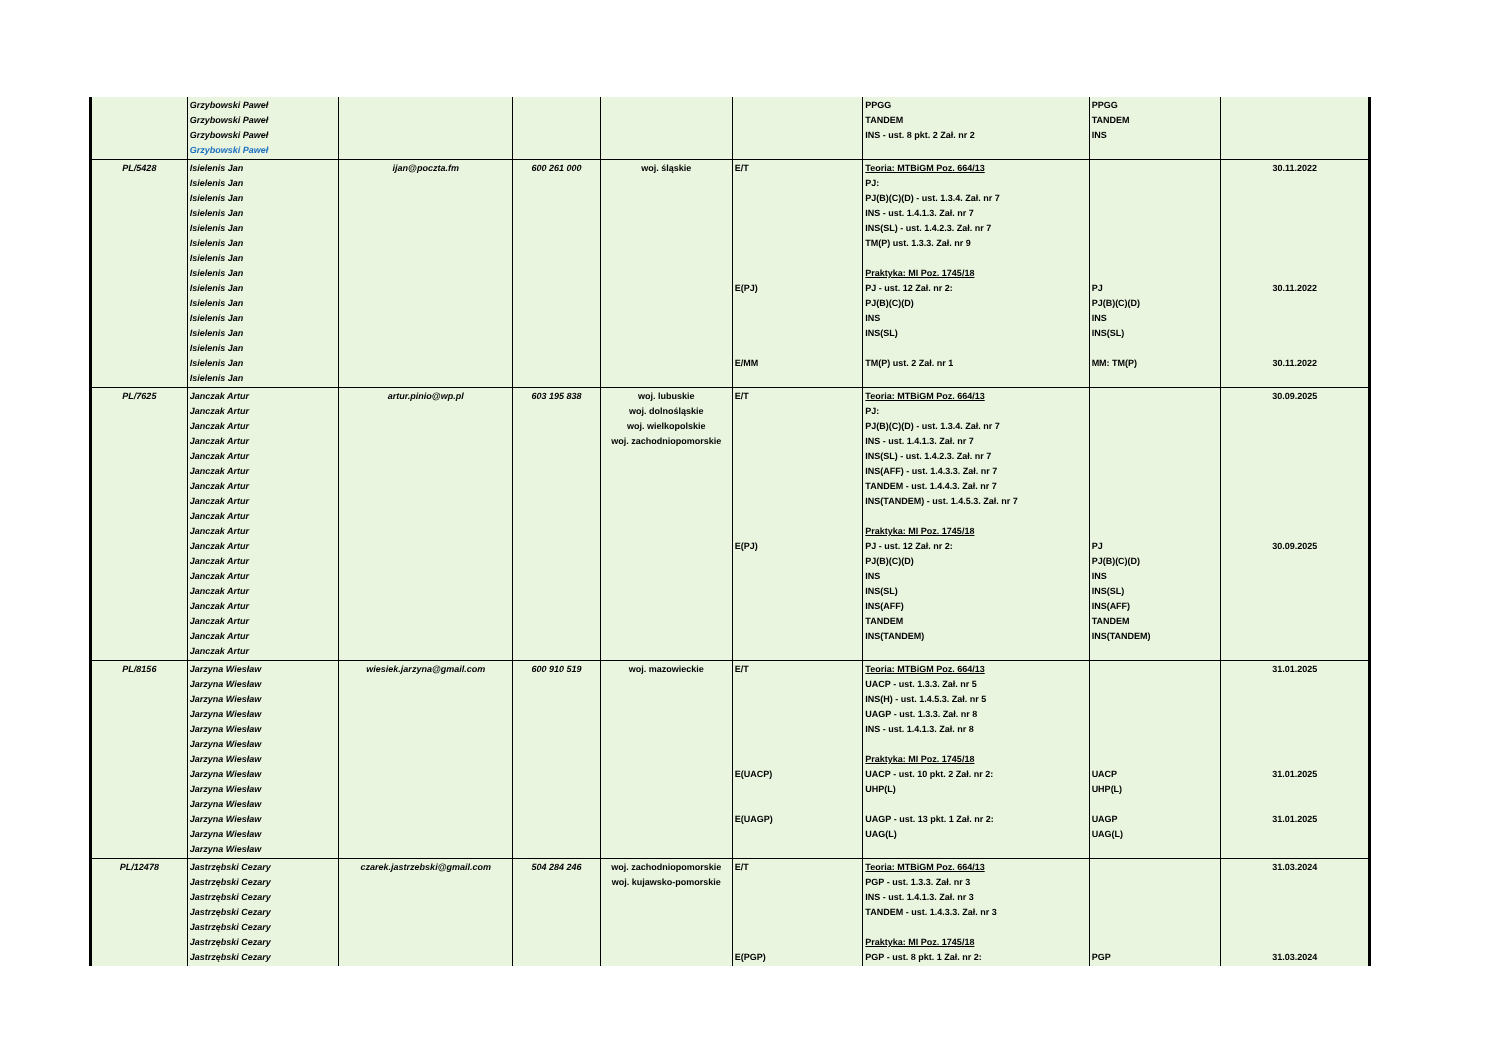| | Grzybowski Paweł Grzybowski Paweł Grzybowski Paweł Grzybowski Paweł | | | | | PPGG TANDEM INS - ust. 8 pkt. 2 Zał. nr 2 | PPGG TANDEM INS | |
| PL/5428 | Isielenis Jan Isielenis Jan Isielenis Jan Isielenis Jan Isielenis Jan Isielenis Jan Isielenis Jan Isielenis Jan Isielenis Jan Isielenis Jan Isielenis Jan Isielenis Jan Isielenis Jan Isielenis Jan Isielenis Jan | ijan@poczta.fm | 600 261 000 | woj. śląskie | E/T E(PJ) E/MM | Teoria: MTBiGM Poz. 664/13 PJ: PJ(B)(C)(D) - ust. 1.3.4. Zał. nr 7 INS - ust. 1.4.1.3. Zał. nr 7 INS(SL) - ust. 1.4.2.3. Zał. nr 7 TM(P) ust. 1.3.3. Zał. nr 9 Praktyka: MI Poz. 1745/18 PJ - ust. 12 Zał. nr 2: PJ(B)(C)(D) INS INS(SL) TM(P) ust. 2 Zał. nr 1 | PJ PJ(B)(C)(D) INS INS(SL) MM: TM(P) | 30.11.2022 30.11.2022 30.11.2022 |
| PL/7625 | Janczak Artur Janczak Artur Janczak Artur Janczak Artur Janczak Artur Janczak Artur Janczak Artur Janczak Artur Janczak Artur Janczak Artur Janczak Artur Janczak Artur Janczak Artur Janczak Artur Janczak Artur Janczak Artur Janczak Artur Janczak Artur | artur.pinio@wp.pl | 603 195 838 | woj. lubuskie woj. dolnośląskie woj. wielkopolskie woj. zachodniopomorskie | E/T E(PJ) | Teoria: MTBiGM Poz. 664/13 PJ: PJ(B)(C)(D) - ust. 1.3.4. Zał. nr 7 INS - ust. 1.4.1.3. Zał. nr 7 INS(SL) - ust. 1.4.2.3. Zał. nr 7 INS(AFF) - ust. 1.4.3.3. Zał. nr 7 TANDEM - ust. 1.4.4.3. Zał. nr 7 INS(TANDEM) - ust. 1.4.5.3. Zał. nr 7 Praktyka: MI Poz. 1745/18 PJ - ust. 12 Zał. nr 2: PJ(B)(C)(D) INS INS(SL) INS(AFF) TANDEM INS(TANDEM) | PJ PJ(B)(C)(D) INS INS(SL) INS(AFF) TANDEM INS(TANDEM) | 30.09.2025 30.09.2025 |
| PL/8156 | Jarzyna Wiesław Jarzyna Wiesław Jarzyna Wiesław Jarzyna Wiesław Jarzyna Wiesław Jarzyna Wiesław Jarzyna Wiesław Jarzyna Wiesław Jarzyna Wiesław Jarzyna Wiesław Jarzyna Wiesław Jarzyna Wiesław Jarzyna Wiesław | wiesiek.jarzyna@gmail.com | 600 910 519 | woj. mazowieckie | E/T E(UACP) E(UAGP) | Teoria: MTBiGM Poz. 664/13 UACP - ust. 1.3.3. Zał. nr 5 INS(H) - ust. 1.4.5.3. Zał. nr 5 UAGP - ust. 1.3.3. Zał. nr 8 INS - ust. 1.4.1.3. Zał. nr 8 Praktyka: MI Poz. 1745/18 UACP - ust. 10 pkt. 2 Zał. nr 2: UHP(L) UAGP - ust. 13 pkt. 1 Zał. nr 2: UAG(L) | UACP UHP(L) UAGP UAG(L) | 31.01.2025 31.01.2025 31.01.2025 |
| PL/12478 | Jastrzębski Cezary Jastrzębski Cezary Jastrzębski Cezary Jastrzębski Cezary Jastrzębski Cezary Jastrzębski Cezary Jastrzębski Cezary | czarek.jastrzebski@gmail.com | 504 284 246 | woj. zachodniopomorskie woj. kujawsko-pomorskie | E/T E(PGP) | Teoria: MTBiGM Poz. 664/13 PGP - ust. 1.3.3. Zał. nr 3 INS - ust. 1.4.1.3. Zał. nr 3 TANDEM - ust. 1.4.3.3. Zał. nr 3 Praktyka: MI Poz. 1745/18 PGP - ust. 8 pkt. 1 Zał. nr 2: | PGP | 31.03.2024 31.03.2024 |